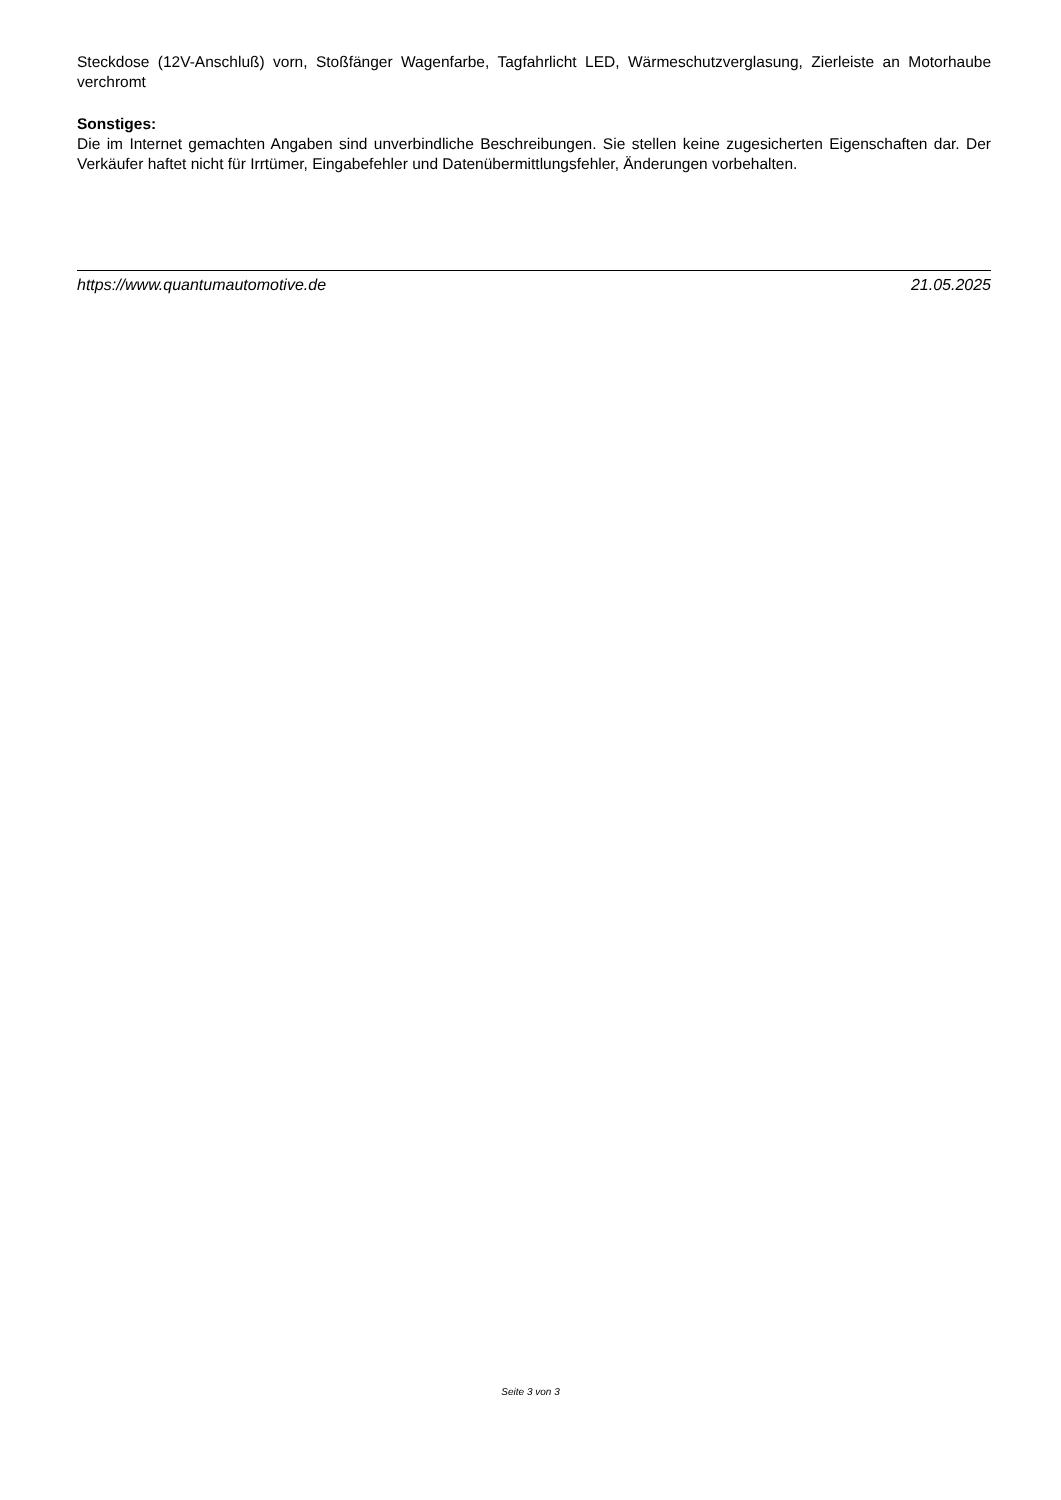Steckdose (12V-Anschluß) vorn, Stoßfänger Wagenfarbe, Tagfahrlicht LED, Wärmeschutzverglasung, Zierleiste an Motorhaube verchromt
Sonstiges:
Die im Internet gemachten Angaben sind unverbindliche Beschreibungen. Sie stellen keine zugesicherten Eigenschaften dar. Der Verkäufer haftet nicht für Irrtümer, Eingabefehler und Datenübermittlungsfehler, Änderungen vorbehalten.
https://www.quantumautomotive.de 21.05.2025
Seite 3 von 3